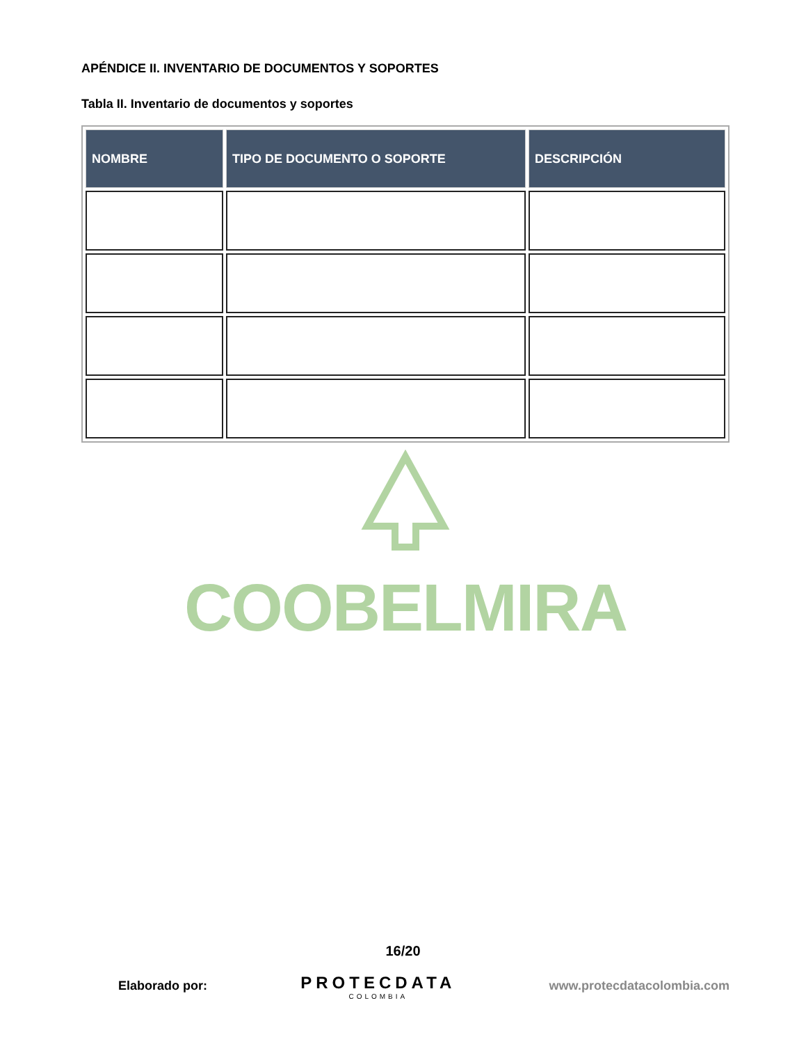APÉNDICE II. INVENTARIO DE DOCUMENTOS Y SOPORTES
Tabla II. Inventario de documentos y soportes
| NOMBRE | TIPO DE DOCUMENTO O SOPORTE | DESCRIPCIÓN |
| --- | --- | --- |
COOBELMIRA
16/20
Elaborado por:
PROTECDATA
COLOMBIA
www.protecdatacolombia.com